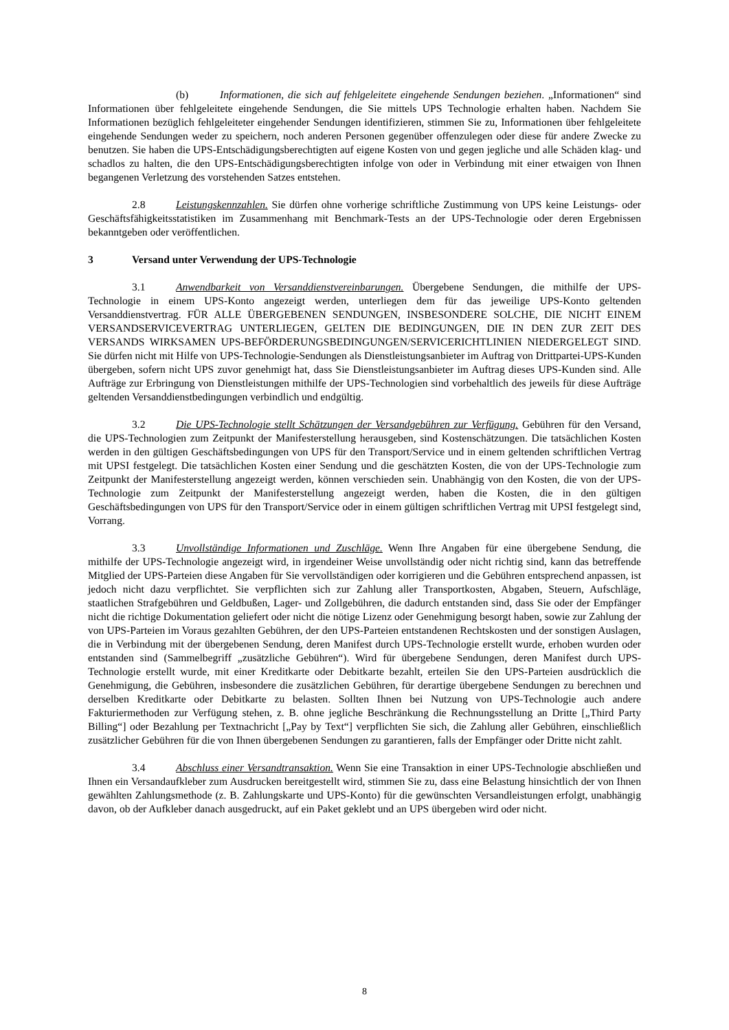(b) Informationen, die sich auf fehlgeleitete eingehende Sendungen beziehen. „Informationen“ sind Informationen über fehlgeleitete eingehende Sendungen, die Sie mittels UPS Technologie erhalten haben. Nachdem Sie Informationen bezüglich fehlgeleiteter eingehender Sendungen identifizieren, stimmen Sie zu, Informationen über fehlgeleitete eingehende Sendungen weder zu speichern, noch anderen Personen gegenüber offenzulegen oder diese für andere Zwecke zu benutzen. Sie haben die UPS-Entschädigungsberechtigten auf eigene Kosten von und gegen jegliche und alle Schäden klag- und schadlos zu halten, die den UPS-Entschädigungsberechtigten infolge von oder in Verbindung mit einer etwaigen von Ihnen begangenen Verletzung des vorstehenden Satzes entstehen.
2.8 Leistungskennzahlen. Sie dürfen ohne vorherige schriftliche Zustimmung von UPS keine Leistungs- oder Geschäftsfähigkeitsstatistiken im Zusammenhang mit Benchmark-Tests an der UPS-Technologie oder deren Ergebnissen bekanntgeben oder veröffentlichen.
3 Versand unter Verwendung der UPS-Technologie
3.1 Anwendbarkeit von Versanddienstvereinbarungen. Übergebene Sendungen, die mithilfe der UPS-Technologie in einem UPS-Konto angezeigt werden, unterliegen dem für das jeweilige UPS-Konto geltenden Versanddienstvertrag. FÜR ALLE ÜBERGEBENEN SENDUNGEN, INSBESONDERE SOLCHE, DIE NICHT EINEM VERSANDSERVICEVERTRAG UNTERLIEGEN, GELTEN DIE BEDINGUNGEN, DIE IN DEN ZUR ZEIT DES VERSANDS WIRKSAMEN UPS-BEFÖRDERUNGSBEDINGUNGEN/SERVICERICHTLINIEN NIEDERGELEGT SIND. Sie dürfen nicht mit Hilfe von UPS-Technologie-Sendungen als Dienstleistungsanbieter im Auftrag von Drittpartei-UPS-Kunden übergeben, sofern nicht UPS zuvor genehmigt hat, dass Sie Dienstleistungsanbieter im Auftrag dieses UPS-Kunden sind. Alle Aufträge zur Erbringung von Dienstleistungen mithilfe der UPS-Technologien sind vorbehaltlich des jeweils für diese Aufträge geltenden Versanddienstbedingungen verbindlich und endgültig.
3.2 Die UPS-Technologie stellt Schätzungen der Versandgebühren zur Verfügung. Gebühren für den Versand, die UPS-Technologien zum Zeitpunkt der Manifesterstellung herausgeben, sind Kostenschätzungen. Die tatsächlichen Kosten werden in den gültigen Geschäftsbedingungen von UPS für den Transport/Service und in einem geltenden schriftlichen Vertrag mit UPSI festgelegt. Die tatsächlichen Kosten einer Sendung und die geschätzten Kosten, die von der UPS-Technologie zum Zeitpunkt der Manifesterstellung angezeigt werden, können verschieden sein. Unabhängig von den Kosten, die von der UPS-Technologie zum Zeitpunkt der Manifesterstellung angezeigt werden, haben die Kosten, die in den gültigen Geschäftsbedingungen von UPS für den Transport/Service oder in einem gültigen schriftlichen Vertrag mit UPSI festgelegt sind, Vorrang.
3.3 Unvollständige Informationen und Zuschläge. Wenn Ihre Angaben für eine übergebene Sendung, die mithilfe der UPS-Technologie angezeigt wird, in irgendeiner Weise unvollständig oder nicht richtig sind, kann das betreffende Mitglied der UPS-Parteien diese Angaben für Sie vervollständigen oder korrigieren und die Gebühren entsprechend anpassen, ist jedoch nicht dazu verpflichtet. Sie verpflichten sich zur Zahlung aller Transportkosten, Abgaben, Steuern, Aufschläge, staatlichen Strafgebühren und Geldbußen, Lager- und Zollgebühren, die dadurch entstanden sind, dass Sie oder der Empfänger nicht die richtige Dokumentation geliefert oder nicht die nötige Lizenz oder Genehmigung besorgt haben, sowie zur Zahlung der von UPS-Parteien im Voraus gezahlten Gebühren, der den UPS-Parteien entstandenen Rechtskosten und der sonstigen Auslagen, die in Verbindung mit der übergebenen Sendung, deren Manifest durch UPS-Technologie erstellt wurde, erhoben wurden oder entstanden sind (Sammelbegriff „zusätzliche Gebühren“). Wird für übergebene Sendungen, deren Manifest durch UPS-Technologie erstellt wurde, mit einer Kreditkarte oder Debitkarte bezahlt, erteilen Sie den UPS-Parteien ausdrücklich die Genehmigung, die Gebühren, insbesondere die zusätzlichen Gebühren, für derartige übergebene Sendungen zu berechnen und derselben Kreditkarte oder Debitkarte zu belasten. Sollten Ihnen bei Nutzung von UPS-Technologie auch andere Fakturiermethoden zur Verfügung stehen, z. B. ohne jegliche Beschränkung die Rechnungsstellung an Dritte [„Third Party Billing“] oder Bezahlung per Textnachricht [„Pay by Text“] verpflichten Sie sich, die Zahlung aller Gebühren, einschließlich zusätzlicher Gebühren für die von Ihnen übergebenen Sendungen zu garantieren, falls der Empfänger oder Dritte nicht zahlt.
3.4 Abschluss einer Versandtransaktion. Wenn Sie eine Transaktion in einer UPS-Technologie abschließen und Ihnen ein Versandaufkleber zum Ausdrucken bereitgestellt wird, stimmen Sie zu, dass eine Belastung hinsichtlich der von Ihnen gewählten Zahlungsmethode (z. B. Zahlungskarte und UPS-Konto) für die gewünschten Versandleistungen erfolgt, unabhängig davon, ob der Aufkleber danach ausgedruckt, auf ein Paket geklebt und an UPS übergeben wird oder nicht.
8